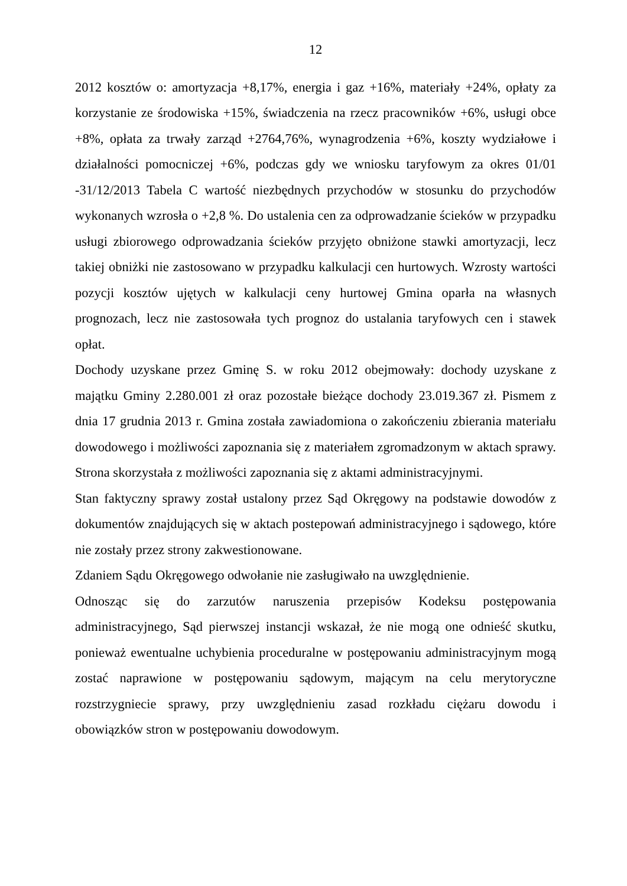12
2012 kosztów o: amortyzacja +8,17%, energia i gaz +16%, materiały +24%, opłaty za korzystanie ze środowiska +15%, świadczenia na rzecz pracowników +6%, usługi obce +8%, opłata za trwały zarząd +2764,76%, wynagrodzenia +6%, koszty wydziałowe i działalności pomocniczej +6%, podczas gdy we wniosku taryfowym za okres 01/01 -31/12/2013 Tabela C wartość niezbędnych przychodów w stosunku do przychodów wykonanych wzrosła o +2,8 %. Do ustalenia cen za odprowadzanie ścieków w przypadku usługi zbiorowego odprowadzania ścieków przyjęto obniżone stawki amortyzacji, lecz takiej obniżki nie zastosowano w przypadku kalkulacji cen hurtowych. Wzrosty wartości pozycji kosztów ujętych w kalkulacji ceny hurtowej Gmina oparła na własnych prognozach, lecz nie zastosowała tych prognoz do ustalania taryfowych cen i stawek opłat.
Dochody uzyskane przez Gminę S. w roku 2012 obejmowały: dochody uzyskane z majątku Gminy 2.280.001 zł oraz pozostałe bieżące dochody 23.019.367 zł. Pismem z dnia 17 grudnia 2013 r. Gmina została zawiadomiona o zakończeniu zbierania materiału dowodowego i możliwości zapoznania się z materiałem zgromadzonym w aktach sprawy. Strona skorzystała z możliwości zapoznania się z aktami administracyjnymi.
Stan faktyczny sprawy został ustalony przez Sąd Okręgowy na podstawie dowodów z dokumentów znajdujących się w aktach postepowań administracyjnego i sądowego, które nie zostały przez strony zakwestionowane.
Zdaniem Sądu Okręgowego odwołanie nie zasługiwało na uwzględnienie.
Odnosząc się do zarzutów naruszenia przepisów Kodeksu postępowania administracyjnego, Sąd pierwszej instancji wskazał, że nie mogą one odnieść skutku, ponieważ ewentualne uchybienia proceduralne w postępowaniu administracyjnym mogą zostać naprawione w postępowaniu sądowym, mającym na celu merytoryczne rozstrzygniecie sprawy, przy uwzględnieniu zasad rozkładu ciężaru dowodu i obowiązków stron w postępowaniu dowodowym.